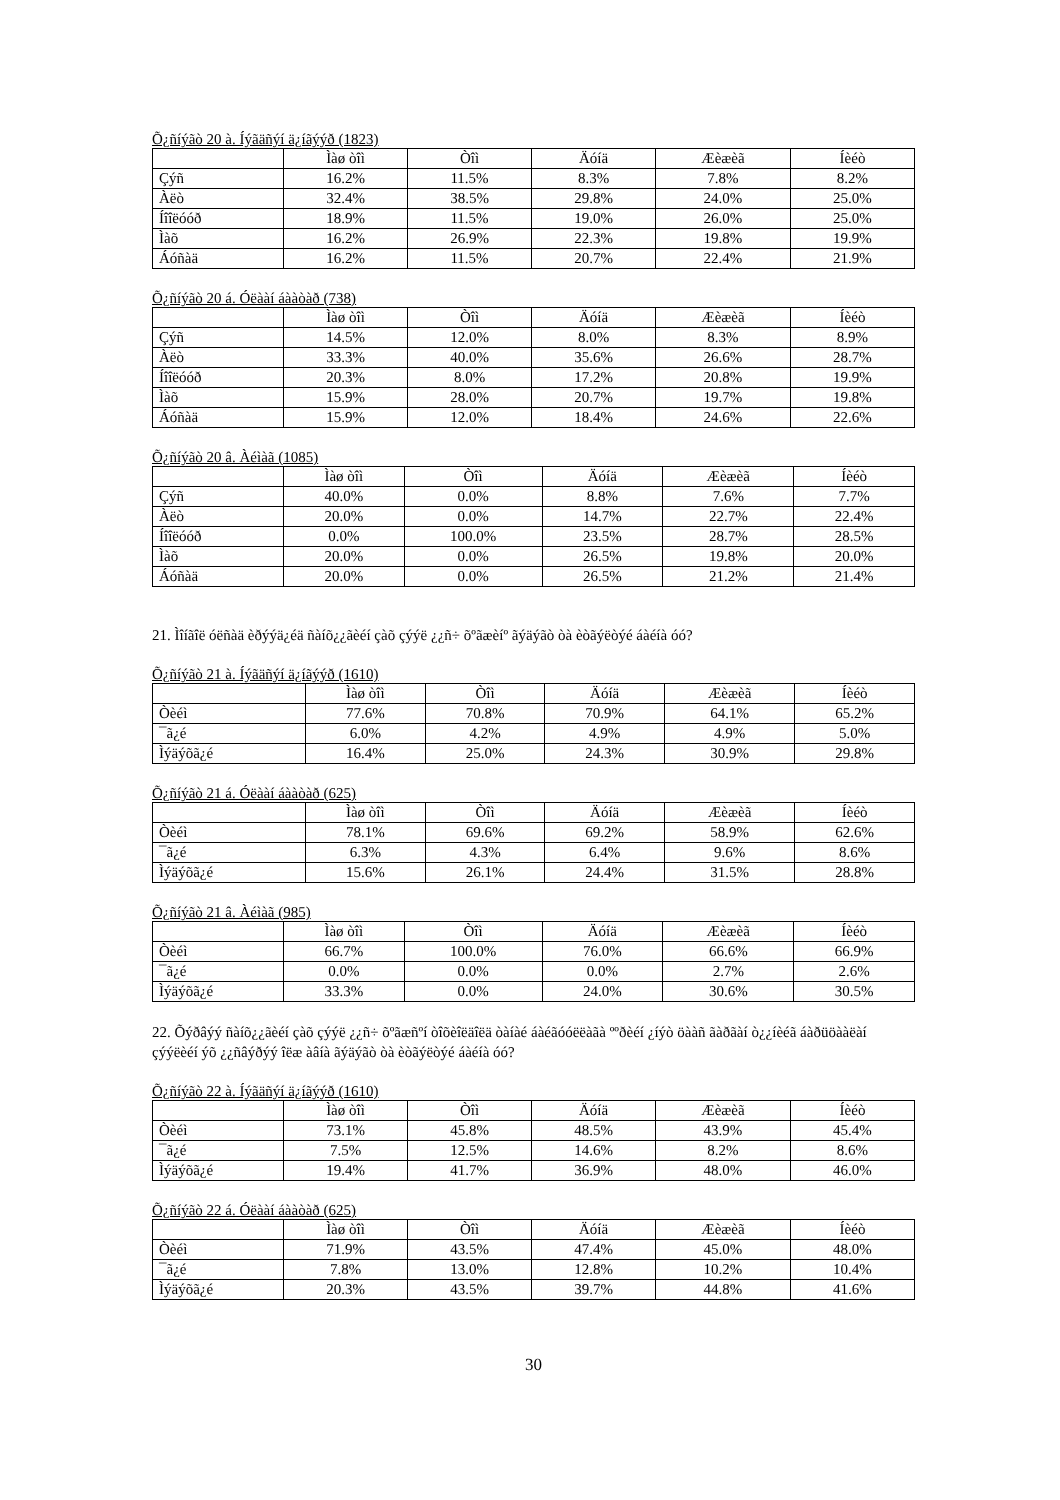Õ¿ñíýãò 20 à. Íýãäñýí ä¿íãýýð (1823)
| | Ìàø òîì | Òîì | Äóíä | Æèæèã | Íèéò |
| --- | --- | --- | --- | --- | --- |
| Çýñ | 16.2% | 11.5% | 8.3% | 7.8% | 8.2% |
| Àëò | 32.4% | 38.5% | 29.8% | 24.0% | 25.0% |
| Íîîëóóð | 18.9% | 11.5% | 19.0% | 26.0% | 25.0% |
| Ìàõ | 16.2% | 26.9% | 22.3% | 19.8% | 19.9% |
| Áóñàä | 16.2% | 11.5% | 20.7% | 22.4% | 21.9% |
Õ¿ñíýãò 20 á. Óëààí áààòàð (738)
| | Ìàø òîì | Òîì | Äóíä | Æèæèã | Íèéò |
| --- | --- | --- | --- | --- | --- |
| Çýñ | 14.5% | 12.0% | 8.0% | 8.3% | 8.9% |
| Àëò | 33.3% | 40.0% | 35.6% | 26.6% | 28.7% |
| Íîîëóóð | 20.3% | 8.0% | 17.2% | 20.8% | 19.9% |
| Ìàõ | 15.9% | 28.0% | 20.7% | 19.7% | 19.8% |
| Áóñàä | 15.9% | 12.0% | 18.4% | 24.6% | 22.6% |
Õ¿ñíýãò 20 â. Àéìàã (1085)
| | Ìàø òîì | Òîì | Äóíä | Æèæèã | Íèéò |
| --- | --- | --- | --- | --- | --- |
| Çýñ | 40.0% | 0.0% | 8.8% | 7.6% | 7.7% |
| Àëò | 20.0% | 0.0% | 14.7% | 22.7% | 22.4% |
| Íîîëóóð | 0.0% | 100.0% | 23.5% | 28.7% | 28.5% |
| Ìàõ | 20.0% | 0.0% | 26.5% | 19.8% | 20.0% |
| Áóñàä | 20.0% | 0.0% | 26.5% | 21.2% | 21.4% |
21. Ìîíãîë óëñàä èðýýä¿éä ñàíõ¿¿ãèéí çàõ çýýë ¿¿ñ÷ õºãæèíº ãýäýãò òà èòãýëòýé áàéíà óó?
Õ¿ñíýãò 21 à. Íýãäñýí ä¿íãýýð (1610)
| | Ìàø òîì | Òîì | Äóíä | Æèæèã | Íèéò |
| --- | --- | --- | --- | --- | --- |
| Òèéì | 77.6% | 70.8% | 70.9% | 64.1% | 65.2% |
| ¯ã¿é | 6.0% | 4.2% | 4.9% | 4.9% | 5.0% |
| Ìýäýõã¿é | 16.4% | 25.0% | 24.3% | 30.9% | 29.8% |
Õ¿ñíýãò 21 á. Óëààí áààòàð (625)
| | Ìàø òîì | Òîì | Äóíä | Æèæèã | Íèéò |
| --- | --- | --- | --- | --- | --- |
| Òèéì | 78.1% | 69.6% | 69.2% | 58.9% | 62.6% |
| ¯ã¿é | 6.3% | 4.3% | 6.4% | 9.6% | 8.6% |
| Ìýäýõã¿é | 15.6% | 26.1% | 24.4% | 31.5% | 28.8% |
Õ¿ñíýãò 21 â. Àéìàã (985)
| | Ìàø òîì | Òîì | Äóíä | Æèæèã | Íèéò |
| --- | --- | --- | --- | --- | --- |
| Òèéì | 66.7% | 100.0% | 76.0% | 66.6% | 66.9% |
| ¯ã¿é | 0.0% | 0.0% | 0.0% | 2.7% | 2.6% |
| Ìýäýõã¿é | 33.3% | 0.0% | 24.0% | 30.6% | 30.5% |
22. Õýðâýý ñàíõ¿¿ãèéí çàõ çýýë ¿¿ñ÷ õºãæñºí òîõèîëäîëä òàíàé áàéãóóëëàãà ººðèéí ¿íýò öààñ ãàðãàí ò¿¿íèéã áàðüöààëàí çýýëèéí ýõ ¿¿ñâýðýý îëæ àâíà ãýäýãò òà èòãýëòýé áàéíà óó?
Õ¿ñíýãò 22 à. Íýãäñýí ä¿íãýýð (1610)
| | Ìàø òîì | Òîì | Äóíä | Æèæèã | Íèéò |
| --- | --- | --- | --- | --- | --- |
| Òèéì | 73.1% | 45.8% | 48.5% | 43.9% | 45.4% |
| ¯ã¿é | 7.5% | 12.5% | 14.6% | 8.2% | 8.6% |
| Ìýäýõã¿é | 19.4% | 41.7% | 36.9% | 48.0% | 46.0% |
Õ¿ñíýãò 22 á. Óëààí áààòàð (625)
| | Ìàø òîì | Òîì | Äóíä | Æèæèã | Íèéò |
| --- | --- | --- | --- | --- | --- |
| Òèéì | 71.9% | 43.5% | 47.4% | 45.0% | 48.0% |
| ¯ã¿é | 7.8% | 13.0% | 12.8% | 10.2% | 10.4% |
| Ìýäýõã¿é | 20.3% | 43.5% | 39.7% | 44.8% | 41.6% |
30